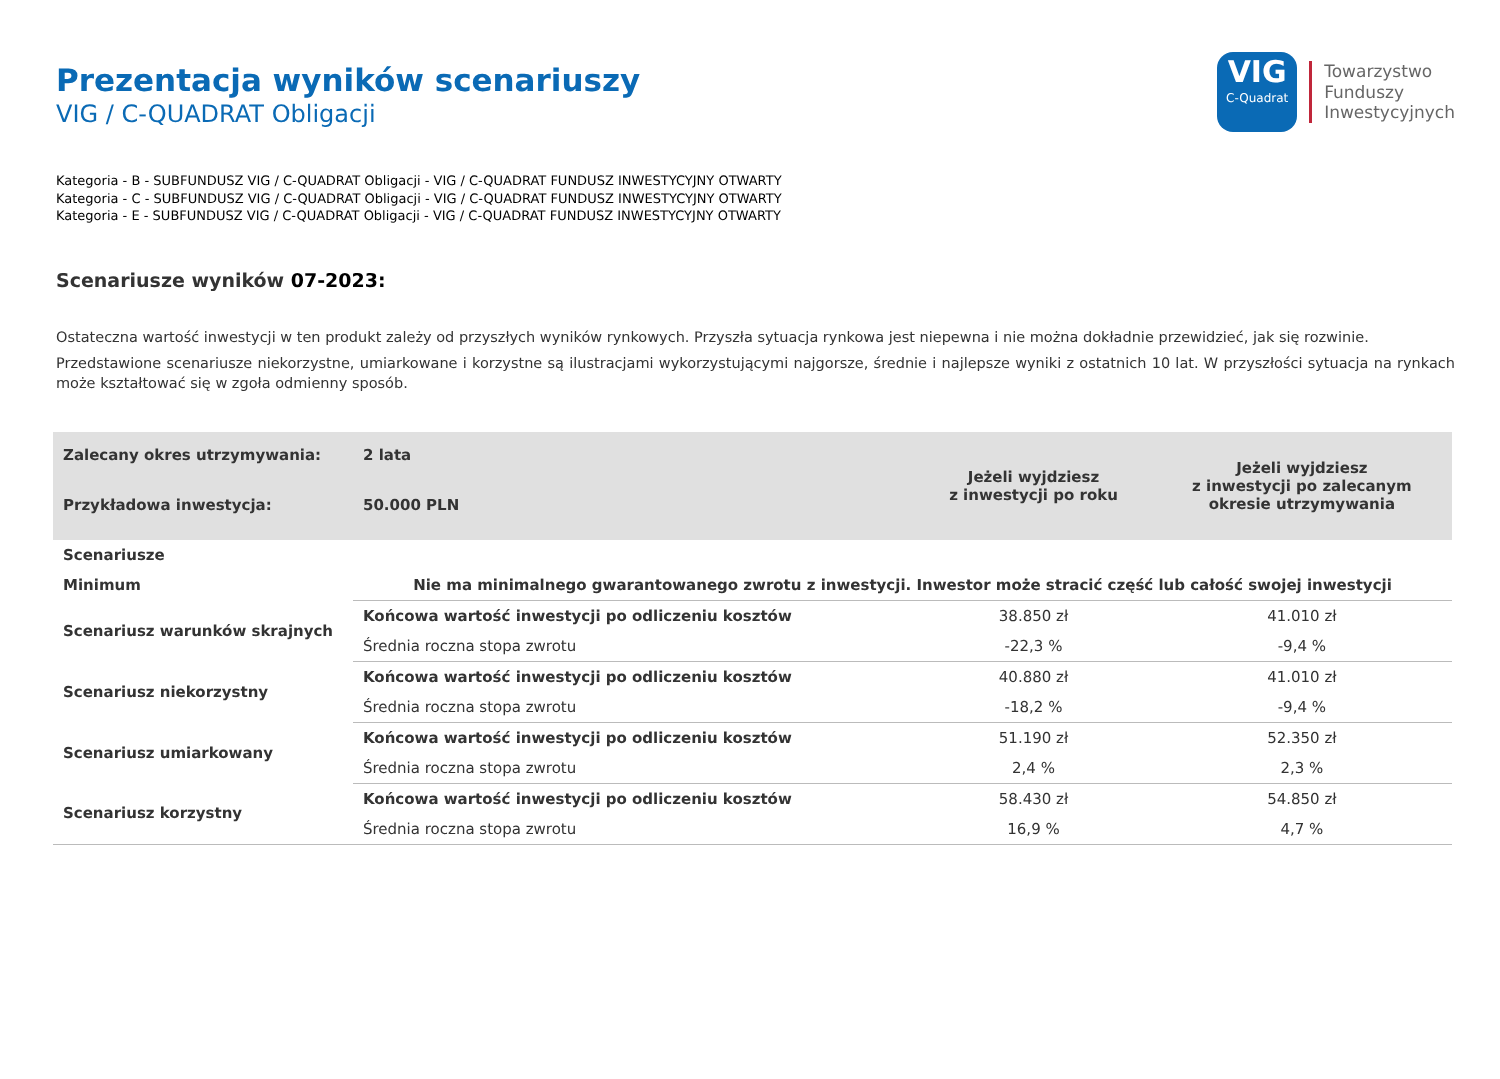Prezentacja wyników scenariuszy
VIG / C-QUADRAT Obligacji
VIG
C-Quadrat
Towarzystwo
Funduszy
Inwestycyjnych
Kategoria - B - SUBFUNDUSZ VIG / C-QUADRAT Obligacji - VIG / C-QUADRAT FUNDUSZ INWESTYCYJNY OTWARTY
Kategoria - C - SUBFUNDUSZ VIG / C-QUADRAT Obligacji - VIG / C-QUADRAT FUNDUSZ INWESTYCYJNY OTWARTY
Kategoria - E - SUBFUNDUSZ VIG / C-QUADRAT Obligacji - VIG / C-QUADRAT FUNDUSZ INWESTYCYJNY OTWARTY
Scenariusze wyników 07-2023:
Ostateczna wartość inwestycji w ten produkt zależy od przyszłych wyników rynkowych. Przyszła sytuacja rynkowa jest niepewna i nie można dokładnie przewidzieć, jak się rozwinie.
Przedstawione scenariusze niekorzystne, umiarkowane i korzystne są ilustracjami wykorzystującymi najgorsze, średnie i najlepsze wyniki z ostatnich 10 lat. W przyszłości sytuacja na rynkach może kształtować się w zgoła odmienny sposób.
| Zalecany okres utrzymywania: | 2 lata | Jeżeli wyjdziesz z inwestycji po roku | Jeżeli wyjdziesz z inwestycji po zalecanym okresie utrzymywania |
| --- | --- | --- | --- |
| Przykładowa inwestycja: | 50.000 PLN | | |
| Scenariusze | | | |
| Minimum | Nie ma minimalnego gwarantowanego zwrotu z inwestycji. Inwestor może stracić część lub całość swojej inwestycji | | |
| Scenariusz warunków skrajnych | Końcowa wartość inwestycji po odliczeniu kosztów | 38.850 zł | 41.010 zł |
| | Średnia roczna stopa zwrotu | -22,3 % | -9,4 % |
| Scenariusz niekorzystny | Końcowa wartość inwestycji po odliczeniu kosztów | 40.880 zł | 41.010 zł |
| | Średnia roczna stopa zwrotu | -18,2 % | -9,4 % |
| Scenariusz umiarkowany | Końcowa wartość inwestycji po odliczeniu kosztów | 51.190 zł | 52.350 zł |
| | Średnia roczna stopa zwrotu | 2,4 % | 2,3 % |
| Scenariusz korzystny | Końcowa wartość inwestycji po odliczeniu kosztów | 58.430 zł | 54.850 zł |
| | Średnia roczna stopa zwrotu | 16,9 % | 4,7 % |